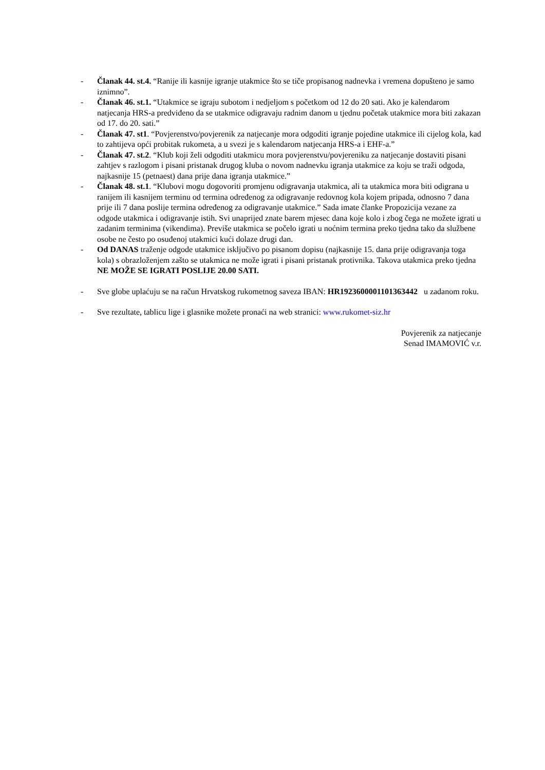- Članak 44. st.4. “Ranije ili kasnije igranje utakmice što se tiče propisanog nadnevka i vremena dopušteno je samo iznimno”.
- Članak 46. st.1. “Utakmice se igraju subotom i nedjeljom s početkom od 12 do 20 sati. Ako je kalendarom natjecanja HRS-a predviđeno da se utakmice odigravaju radnim danom u tjednu početak utakmice mora biti zakazan od 17. do 20. sati.”
- Članak 47. st1. “Povjerenstvo/povjerenik za natjecanje mora odgoditi igranje pojedine utakmice ili cijelog kola, kad to zahtijeva opći probitak rukometa, a u svezi je s kalendarom natjecanja HRS-a i EHF-a.”
- Članak 47. st.2. “Klub koji želi odgoditi utakmicu mora povjerenstvu/povjereniku za natjecanje dostaviti pisani zahtjev s razlogom i pisani pristanak drugog kluba o novom nadnevku igranja utakmice za koju se traži odgoda, najkasnije 15 (petnaest) dana prije dana igranja utakmice.”
- Članak 48. st.1. “Klubovi mogu dogovoriti promjenu odigravanja utakmica, ali ta utakmica mora biti odigrana u ranijem ili kasnijem terminu od termina određenog za odigravanje redovnog kola kojem pripada, odnosno 7 dana prije ili 7 dana poslije termina određenog za odigravanje utakmice.” Sada imate članke Propozicija vezane za odgode utakmica i odigravanje istih. Svi unaprijed znate barem mjesec dana koje kolo i zbog čega ne možete igrati u zadanim terminima (vikendima). Previše utakmica se počelo igrati u noćnim termina preko tjedna tako da službene osobe ne često po osuđenoj utakmici kući dolaze drugi dan.
- Od DANAS traženje odgode utakmice isključivo po pisanom dopisu (najkasnije 15. dana prije odigravanja toga kola) s obrazloženjem zašto se utakmica ne može igrati i pisani pristanak protivnika. Takova utakmica preko tjedna NE MOŽE SE IGRATI POSLIJE 20.00 SATI.
- Sve globe uplaćuju se na račun Hrvatskog rukometnog saveza IBAN: HR1923600001101363442 u zadanom roku.
- Sve rezultate, tablicu lige i glasnike možete pronaći na web stranici: www.rukomet-siz.hr
Povjerenik za natjecanje
Senad IMAMOVIĆ v.r.